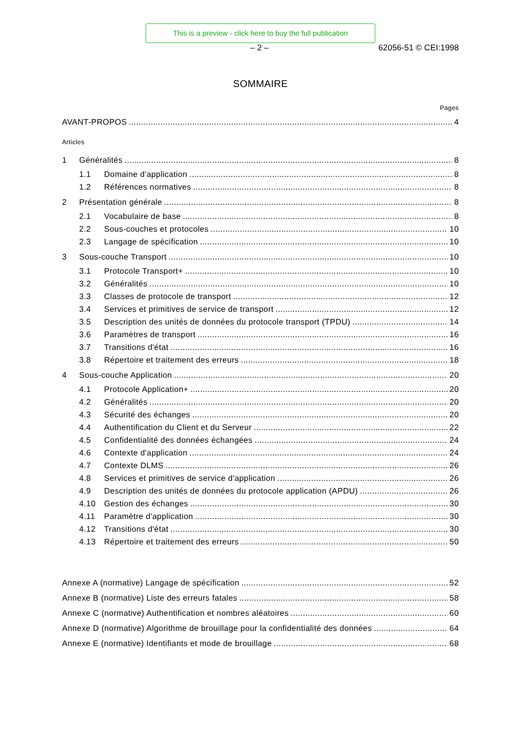This is a preview - click here to buy the full publication
– 2 – 62056-51 © CEI:1998
SOMMAIRE
Pages
AVANT-PROPOS 4
Articles
1 Généralités 8
1.1 Domaine d'application 8
1.2 Références normatives 8
2 Présentation générale 8
2.1 Vocabulaire de base 8
2.2 Sous-couches et protocoles 10
2.3 Langage de spécification 10
3 Sous-couche Transport 10
3.1 Protocole Transport+ 10
3.2 Généralités 10
3.3 Classes de protocole de transport 12
3.4 Services et primitives de service de transport 12
3.5 Description des unités de données du protocole transport (TPDU) 14
3.6 Paramètres de transport 16
3.7 Transitions d'état 16
3.8 Répertoire et traitement des erreurs 18
4 Sous-couche Application 20
4.1 Protocole Application+ 20
4.2 Généralités 20
4.3 Sécurité des échanges 20
4.4 Authentification du Client et du Serveur 22
4.5 Confidentialité des données échangées 24
4.6 Contexte d'application 24
4.7 Contexte DLMS 26
4.8 Services et primitives de service d'application 26
4.9 Description des unités de données du protocole application (APDU) 26
4.10 Gestion des échanges 30
4.11 Paramètre d'application 30
4.12 Transitions d'état 30
4.13 Répertoire et traitement des erreurs 50
Annexe A (normative) Langage de spécification 52
Annexe B (normative) Liste des erreurs fatales 58
Annexe C (normative) Authentification et nombres aléatoires 60
Annexe D (normative) Algorithme de brouillage pour la confidentialité des données 64
Annexe E (normative) Identifiants et mode de brouillage 68